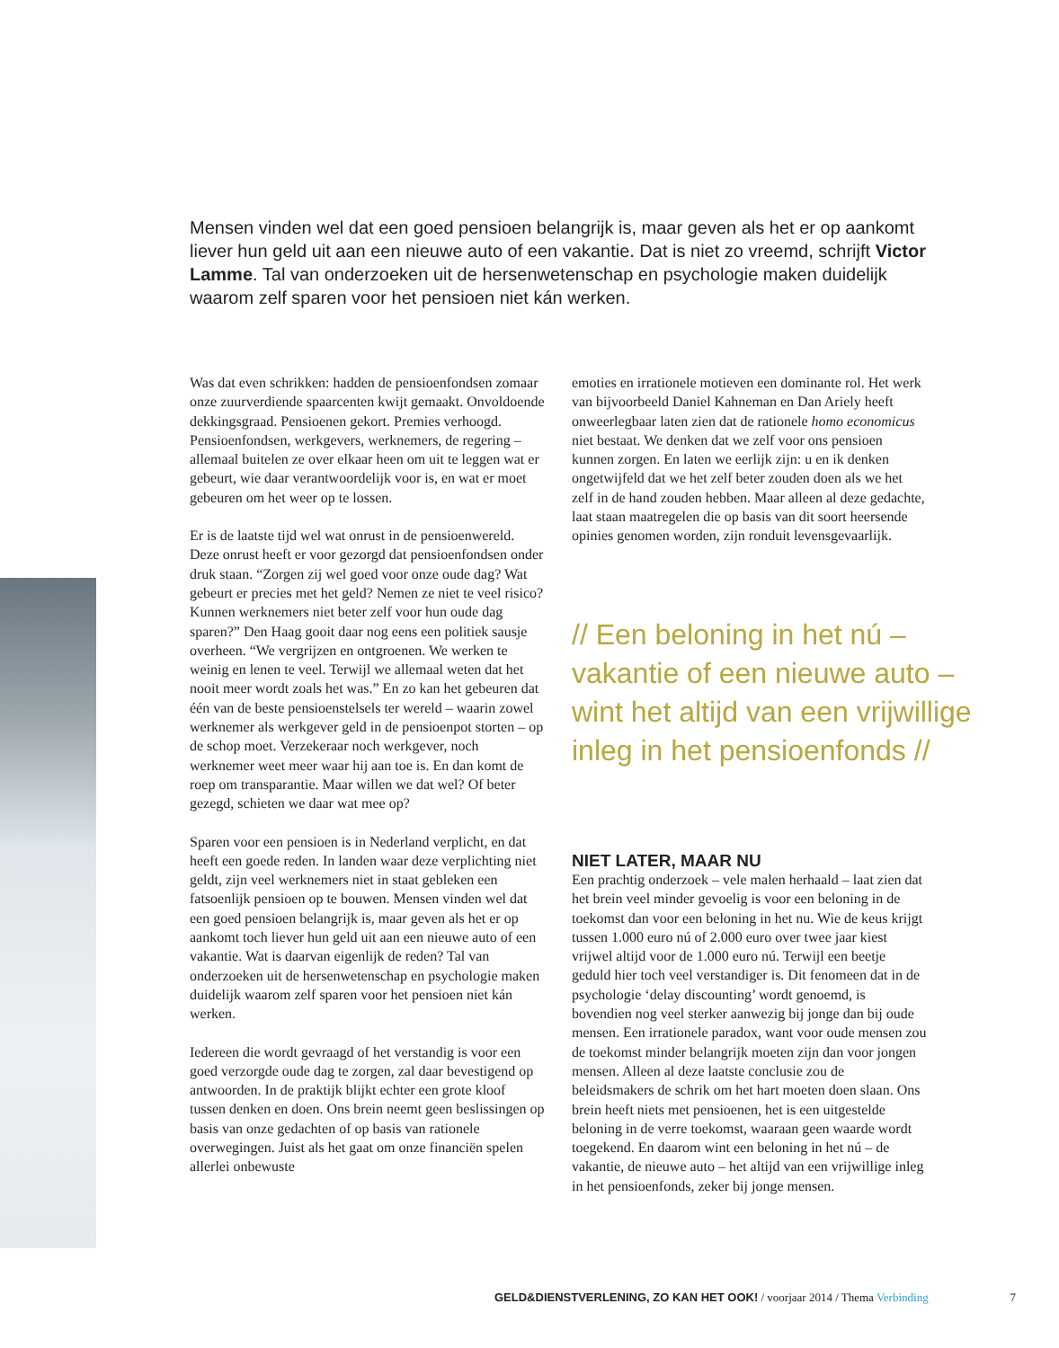Mensen vinden wel dat een goed pensioen belangrijk is, maar geven als het er op aankomt liever hun geld uit aan een nieuwe auto of een vakantie. Dat is niet zo vreemd, schrijft Victor Lamme. Tal van onderzoeken uit de hersenwetenschap en psychologie maken duidelijk waarom zelf sparen voor het pensioen niet kán werken.
Was dat even schrikken: hadden de pensioenfondsen zomaar onze zuurverdiende spaarcenten kwijt gemaakt. Onvoldoende dekkingsgraad. Pensioenen gekort. Premies verhoogd. Pensioenfondsen, werkgevers, werknemers, de regering – allemaal buitelen ze over elkaar heen om uit te leggen wat er gebeurt, wie daar verantwoordelijk voor is, en wat er moet gebeuren om het weer op te lossen.
Er is de laatste tijd wel wat onrust in de pensioenwereld. Deze onrust heeft er voor gezorgd dat pensioenfondsen onder druk staan. “Zorgen zij wel goed voor onze oude dag? Wat gebeurt er precies met het geld? Nemen ze niet te veel risico? Kunnen werknemers niet beter zelf voor hun oude dag sparen?” Den Haag gooit daar nog eens een politiek sausje overheen. “We vergrijzen en ontgroenen. We werken te weinig en lenen te veel. Terwijl we allemaal weten dat het nooit meer wordt zoals het was.” En zo kan het gebeuren dat één van de beste pensioenstelsels ter wereld – waarin zowel werknemer als werkgever geld in de pensioenpot storten – op de schop moet. Verzekeraar noch werkgever, noch werknemer weet meer waar hij aan toe is. En dan komt de roep om transparantie. Maar willen we dat wel? Of beter gezegd, schieten we daar wat mee op?
Sparen voor een pensioen is in Nederland verplicht, en dat heeft een goede reden. In landen waar deze verplichting niet geldt, zijn veel werknemers niet in staat gebleken een fatsoenlijk pensioen op te bouwen. Mensen vinden wel dat een goed pensioen belangrijk is, maar geven als het er op aankomt toch liever hun geld uit aan een nieuwe auto of een vakantie. Wat is daarvan eigenlijk de reden? Tal van onderzoeken uit de hersenwetenschap en psychologie maken duidelijk waarom zelf sparen voor het pensioen niet kán werken.
Iedereen die wordt gevraagd of het verstandig is voor een goed verzorgde oude dag te zorgen, zal daar bevestigend op antwoorden. In de praktijk blijkt echter een grote kloof tussen denken en doen. Ons brein neemt geen beslissingen op basis van onze gedachten of op basis van rationele overwegingen. Juist als het gaat om onze financiën spelen allerlei onbewuste
emoties en irrationele motieven een dominante rol. Het werk van bijvoorbeeld Daniel Kahneman en Dan Ariely heeft onweerlegbaar laten zien dat de rationele homo economicus niet bestaat. We denken dat we zelf voor ons pensioen kunnen zorgen. En laten we eerlijk zijn: u en ik denken ongetwijfeld dat we het zelf beter zouden doen als we het zelf in de hand zouden hebben. Maar alleen al deze gedachte, laat staan maatregelen die op basis van dit soort heersende opinies genomen worden, zijn ronduit levensgevaarlijk.
// Een beloning in het nú – vakantie of een nieuwe auto – wint het altijd van een vrijwillige inleg in het pensioenfonds //
NIET LATER, MAAR NU
Een prachtig onderzoek – vele malen herhaald – laat zien dat het brein veel minder gevoelig is voor een beloning in de toekomst dan voor een beloning in het nu. Wie de keus krijgt tussen 1.000 euro nú of 2.000 euro over twee jaar kiest vrijwel altijd voor de 1.000 euro nú. Terwijl een beetje geduld hier toch veel verstandiger is. Dit fenomeen dat in de psychologie ‘delay discounting’ wordt genoemd, is bovendien nog veel sterker aanwezig bij jonge dan bij oude mensen. Een irrationele paradox, want voor oude mensen zou de toekomst minder belangrijk moeten zijn dan voor jongen mensen. Alleen al deze laatste conclusie zou de beleidsmakers de schrik om het hart moeten doen slaan. Ons brein heeft niets met pensioenen, het is een uitgestelde beloning in de verre toekomst, waaraan geen waarde wordt toegekend. En daarom wint een beloning in het nú – de vakantie, de nieuwe auto – het altijd van een vrijwillige inleg in het pensioenfonds, zeker bij jonge mensen.
GELD&DIENSTVERLENING, ZO KAN HET OOK! / voorjaar 2014 / Thema Verbinding 7